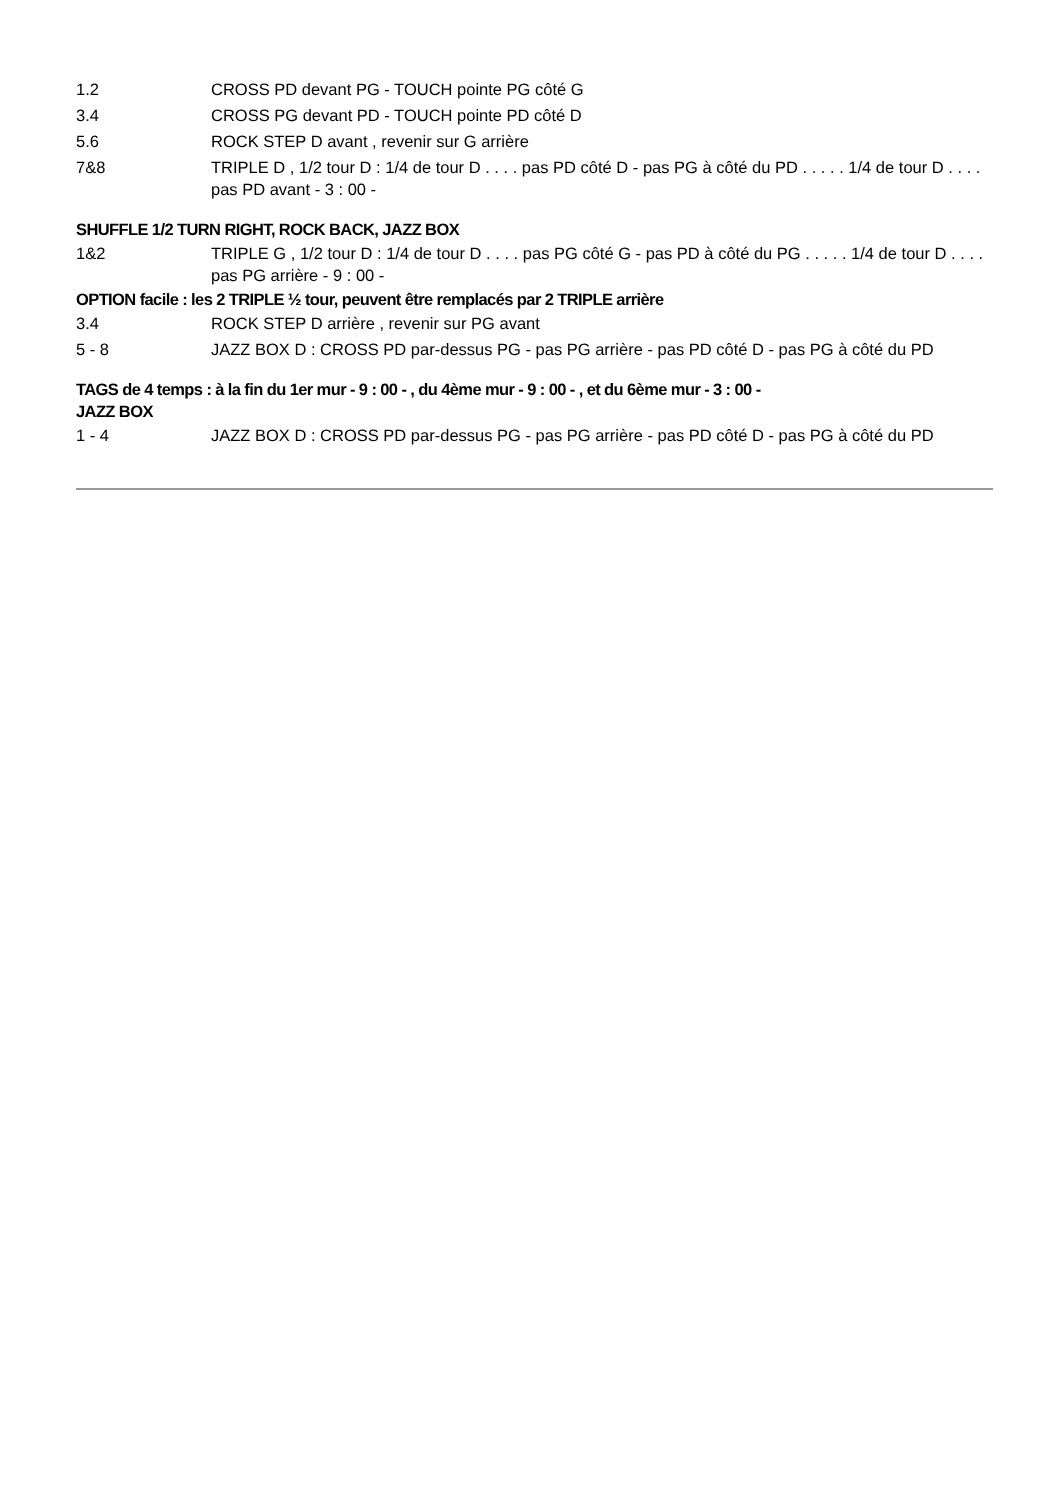| 1.2 | CROSS PD devant PG - TOUCH pointe PG côté G |
| 3.4 | CROSS PG devant PD - TOUCH pointe PD côté D |
| 5.6 | ROCK STEP D avant , revenir sur G arrière |
| 7&8 | TRIPLE D , 1/2 tour D : 1/4 de tour D . . . . pas PD côté D - pas PG à côté du PD . . . . . 1/4 de tour D . . . . pas PD avant - 3 : 00 - |
SHUFFLE 1/2 TURN RIGHT, ROCK BACK, JAZZ BOX
| 1&2 | TRIPLE G , 1/2 tour D : 1/4 de tour D . . . . pas PG côté G - pas PD à côté du PG . . . . . 1/4 de tour D . . . . pas PG arrière - 9 : 00 - |
OPTION facile : les 2 TRIPLE ½ tour, peuvent être remplacés par 2 TRIPLE arrière
| 3.4 | ROCK STEP D arrière , revenir sur PG avant |
| 5 - 8 | JAZZ BOX D : CROSS PD par-dessus PG - pas PG arrière - pas PD côté D - pas PG à côté du PD |
TAGS de 4 temps : à la fin du 1er mur - 9 : 00 - , du 4ème mur - 9 : 00 - , et du 6ème mur - 3 : 00 -
JAZZ BOX
| 1 - 4 | JAZZ BOX D : CROSS PD par-dessus PG - pas PG arrière - pas PD côté D - pas PG à côté du PD |